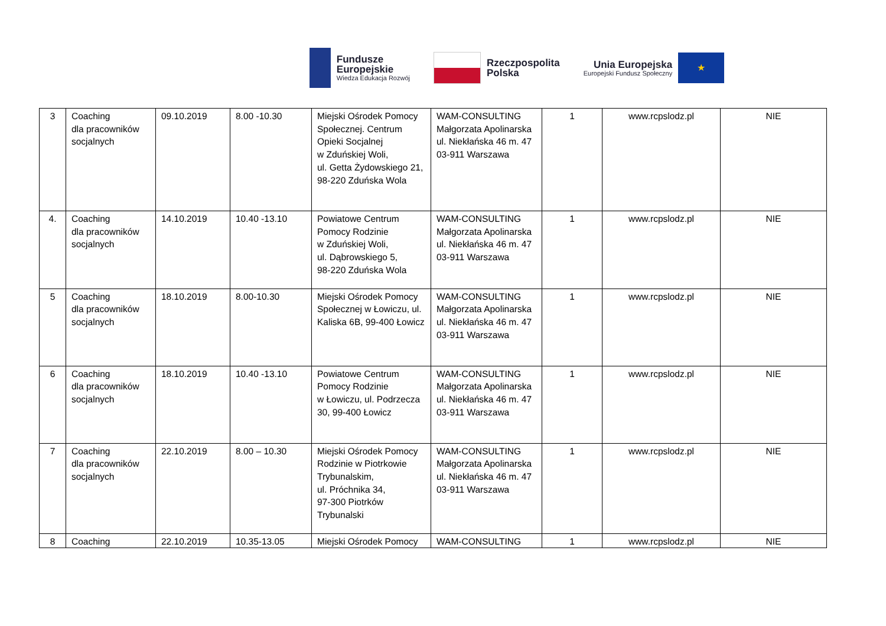Fundusze
Europejskie
Wiedza Edukacja Rozwój
Rzeczpospolita
Polska
Unia Europejska
Europejski Fundusz Społeczny
★
| 3 | Coaching dla pracowników socjalnych | 09.10.2019 | 8.00 -10.30 | Miejski Ośrodek Pomocy Społecznej. Centrum Opieki Socjalnej w Zduńskiej Woli, ul. Getta Żydowskiego 21, 98-220 Zduńska Wola | WAM-CONSULTING Małgorzata Apolinarska ul. Niekłańska 46 m. 47 03-911 Warszawa | 1 | www.rcpslodz.pl | NIE |
| 4. | Coaching dla pracowników socjalnych | 14.10.2019 | 10.40 -13.10 | Powiatowe Centrum Pomocy Rodzinie w Zduńskiej Woli, ul. Dąbrowskiego 5, 98-220 Zduńska Wola | WAM-CONSULTING Małgorzata Apolinarska ul. Niekłańska 46 m. 47 03-911 Warszawa | 1 | www.rcpslodz.pl | NIE |
| 5 | Coaching dla pracowników socjalnych | 18.10.2019 | 8.00-10.30 | Miejski Ośrodek Pomocy Społecznej w Łowiczu, ul. Kaliska 6B, 99-400 Łowicz | WAM-CONSULTING Małgorzata Apolinarska ul. Niekłańska 46 m. 47 03-911 Warszawa | 1 | www.rcpslodz.pl | NIE |
| 6 | Coaching dla pracowników socjalnych | 18.10.2019 | 10.40 -13.10 | Powiatowe Centrum Pomocy Rodzinie w Łowiczu, ul. Podrzecza 30, 99-400 Łowicz | WAM-CONSULTING Małgorzata Apolinarska ul. Niekłańska 46 m. 47 03-911 Warszawa | 1 | www.rcpslodz.pl | NIE |
| 7 | Coaching dla pracowników socjalnych | 22.10.2019 | 8.00 – 10.30 | Miejski Ośrodek Pomocy Rodzinie w Piotrkowie Trybunalskim, ul. Próchnika 34, 97-300 Piotrków Trybunalski | WAM-CONSULTING Małgorzata Apolinarska ul. Niekłańska 46 m. 47 03-911 Warszawa | 1 | www.rcpslodz.pl | NIE |
| 8 | Coaching | 22.10.2019 | 10.35-13.05 | Miejski Ośrodek Pomocy | WAM-CONSULTING | 1 | www.rcpslodz.pl | NIE |